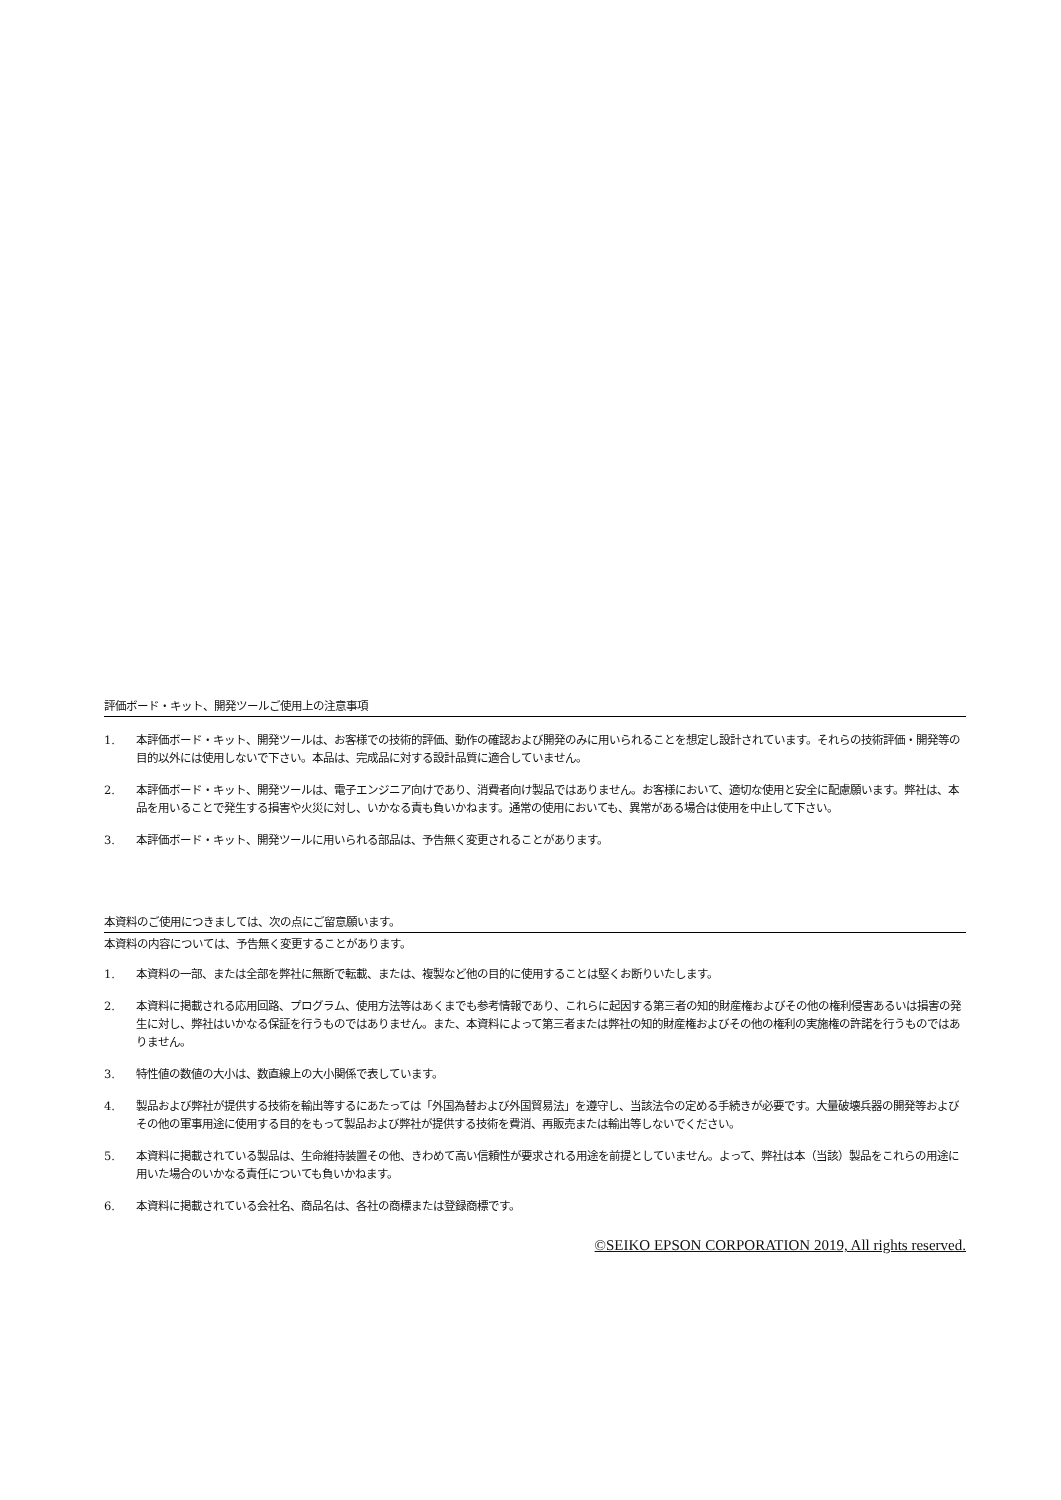評価ボード・キット、開発ツールご使用上の注意事項
1. 本評価ボード・キット、開発ツールは、お客様での技術的評価、動作の確認および開発のみに用いられることを想定し設計されています。それらの技術評価・開発等の目的以外には使用しないで下さい。本品は、完成品に対する設計品質に適合していません。
2. 本評価ボード・キット、開発ツールは、電子エンジニア向けであり、消費者向け製品ではありません。お客様において、適切な使用と安全に配慮願います。弊社は、本品を用いることで発生する損害や火災に対し、いかなる責も負いかねます。通常の使用においても、異常がある場合は使用を中止して下さい。
3. 本評価ボード・キット、開発ツールに用いられる部品は、予告無く変更されることがあります。
本資料のご使用につきましては、次の点にご留意願います。
本資料の内容については、予告無く変更することがあります。
1. 本資料の一部、または全部を弊社に無断で転載、または、複製など他の目的に使用することは堅くお断りいたします。
2. 本資料に掲載される応用回路、プログラム、使用方法等はあくまでも参考情報であり、これらに起因する第三者の知的財産権およびその他の権利侵害あるいは損害の発生に対し、弊社はいかなる保証を行うものではありません。また、本資料によって第三者または弊社の知的財産権およびその他の権利の実施権の許諾を行うものではありません。
3. 特性値の数値の大小は、数直線上の大小関係で表しています。
4. 製品および弊社が提供する技術を輸出等するにあたっては「外国為替および外国貿易法」を遵守し、当該法令の定める手続きが必要です。大量破壊兵器の開発等およびその他の軍事用途に使用する目的をもって製品および弊社が提供する技術を費消、再販売または輸出等しないでください。
5. 本資料に掲載されている製品は、生命維持装置その他、きわめて高い信頼性が要求される用途を前提としていません。よって、弊社は本（当該）製品をこれらの用途に用いた場合のいかなる責任についても負いかねます。
6. 本資料に掲載されている会社名、商品名は、各社の商標または登録商標です。
©SEIKO EPSON CORPORATION 2019, All rights reserved.